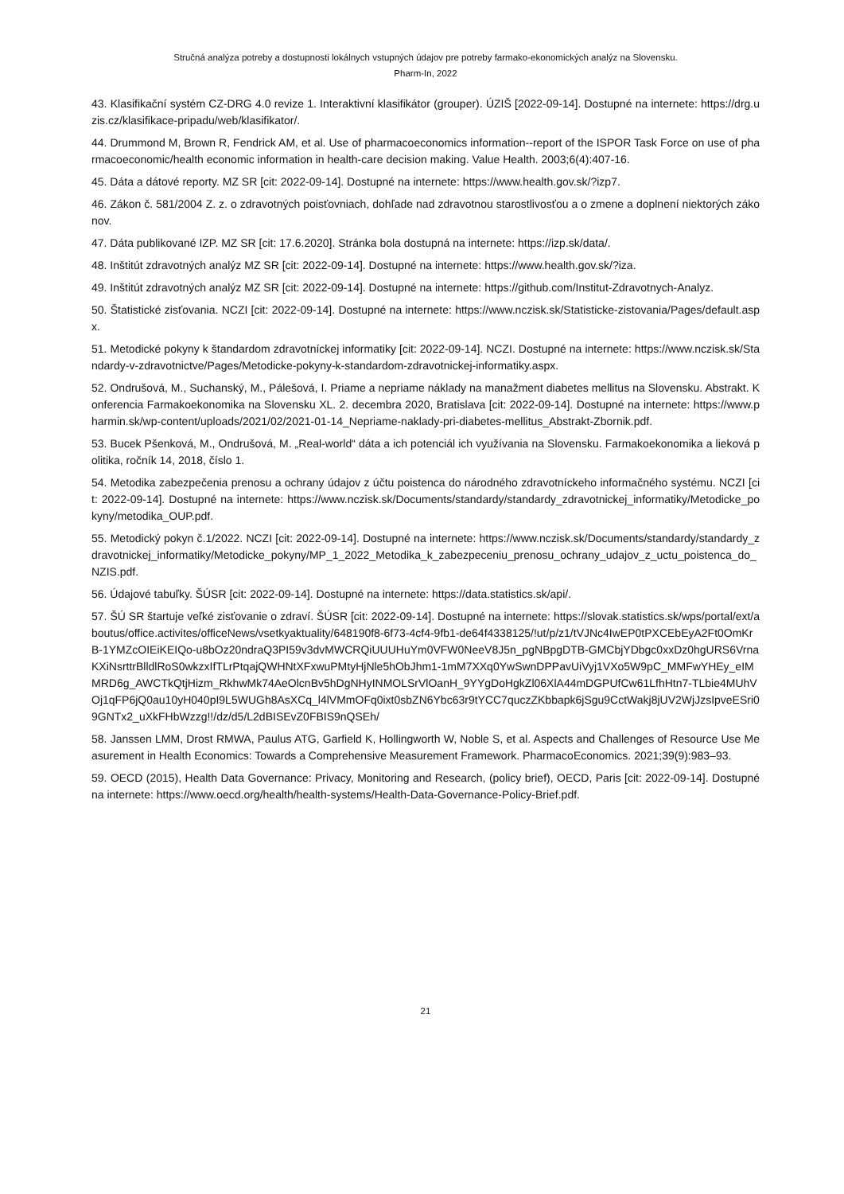Stručná analýza potreby a dostupnosti lokálnych vstupných údajov pre potreby farmako-ekonomických analýz na Slovensku.
Pharm-In, 2022
43. Klasifikační systém CZ-DRG 4.0 revize 1. Interaktivní klasifikátor (grouper). ÚZIŠ [2022-09-14]. Dostupné na internete: https://drg.uzis.cz/klasifikace-pripadu/web/klasifikator/.
44. Drummond M, Brown R, Fendrick AM, et al. Use of pharmacoeconomics information--report of the ISPOR Task Force on use of pharmacoeconomic/health economic information in health-care decision making. Value Health. 2003;6(4):407-16.
45. Dáta a dátové reporty. MZ SR [cit: 2022-09-14]. Dostupné na internete: https://www.health.gov.sk/?izp7.
46. Zákon č. 581/2004 Z. z. o zdravotných poisťovniach, dohľade nad zdravotnou starostlivosťou a o zmene a doplnení niektorých zákonov.
47. Dáta publikované IZP. MZ SR [cit: 17.6.2020]. Stránka bola dostupná na internete: https://izp.sk/data/.
48. Inštitút zdravotných analýz MZ SR [cit: 2022-09-14]. Dostupné na internete: https://www.health.gov.sk/?iza.
49. Inštitút zdravotných analýz MZ SR [cit: 2022-09-14]. Dostupné na internete: https://github.com/Institut-Zdravotnych-Analyz.
50. Štatistické zisťovania. NCZI [cit: 2022-09-14]. Dostupné na internete: https://www.nczisk.sk/Statisticke-zistovania/Pages/default.aspx.
51. Metodické pokyny k štandardom zdravotníckej informatiky [cit: 2022-09-14]. NCZI. Dostupné na internete: https://www.nczisk.sk/Standardy-v-zdravotnictve/Pages/Metodicke-pokyny-k-standardom-zdravotnickej-informatiky.aspx.
52. Ondrušová, M., Suchanský, M., Pálešová, I. Priame a nepriame náklady na manažment diabetes mellitus na Slovensku. Abstrakt. Konferencia Farmakoekonomika na Slovensku XL. 2. decembra 2020, Bratislava [cit: 2022-09-14]. Dostupné na internete: https://www.pharmin.sk/wp-content/uploads/2021/02/2021-01-14_Nepriame-naklady-pri-diabetes-mellitus_Abstrakt-Zbornik.pdf.
53. Bucek Pšenková, M., Ondrušová, M. „Real-world“ dáta a ich potenciál ich využívania na Slovensku. Farmakoekonomika a lieková politika, ročník 14, 2018, číslo 1.
54. Metodika zabezpečenia prenosu a ochrany údajov z účtu poistenca do národného zdravotníckeho informačného systému. NCZI [cit: 2022-09-14]. Dostupné na internete: https://www.nczisk.sk/Documents/standardy/standardy_zdravotnickej_informatiky/Metodicke_pokyny/metodika_OUP.pdf.
55. Metodický pokyn č.1/2022. NCZI [cit: 2022-09-14]. Dostupné na internete: https://www.nczisk.sk/Documents/standardy/standardy_zdravotnickej_informatiky/Metodicke_pokyny/MP_1_2022_Metodika_k_zabezpeceniu_prenosu_ochrany_udajov_z_uctu_poistenca_do_NZIS.pdf.
56. Údajové tabuľky. ŠÚSR [cit: 2022-09-14]. Dostupné na internete: https://data.statistics.sk/api/.
57. ŠÚ SR štartuje veľké zisťovanie o zdraví. ŠÚSR [cit: 2022-09-14]. Dostupné na internete: https://slovak.statistics.sk/wps/portal/ext/aboutus/office.activites/officeNews/vsetkyaktuality/648190f8-6f73-4cf4-9fb1-de64f4338125/!ut/p/z1/tVJNc4IwEP0tPXCEbEyA2Ft0OmKrB-1YMZcOIEiKEIQo-u8bOz20ndraQ3PI59v3dvMWCRQiUUUHuYm0VFW0NeeV8J5n_pgNBpgDTB-GMCbjYDbgc0xxDz0hgURS6VrnaKXiNsrttrBlldlRoS0wkzxIfTLrPtqajQWHNtXFxwuPMtyHjNle5hObJhm1-1mM7XXq0YwSwnDPPavUiVyj1VXo5W9pC_MMFwYHEy_eIMMRD6g_AWCTkQtjHizm_RkhwMk74AeOlcnBv5hDgNHyINMOLSrVlOanH_9YYgDoHgkZl06XlA44mDGPUfCw61LfhHtn7-TLbie4MUhVOj1qFP6jQ0au10yH040pI9L5WUGh8AsXCq_l4lVMmOFq0ixt0sbZN6Ybc63r9tYCC7quczZKbbapk6jSgu9CctWakj8jUV2WjJzsIpveESri09GNTx2_uXkFHbWzzg!!/dz/d5/L2dBISEvZ0FBIS9nQSEh/
58. Janssen LMM, Drost RMWA, Paulus ATG, Garfield K, Hollingworth W, Noble S, et al. Aspects and Challenges of Resource Use Measurement in Health Economics: Towards a Comprehensive Measurement Framework. PharmacoEconomics. 2021;39(9):983–93.
59. OECD (2015), Health Data Governance: Privacy, Monitoring and Research, (policy brief), OECD, Paris [cit: 2022-09-14]. Dostupné na internete: https://www.oecd.org/health/health-systems/Health-Data-Governance-Policy-Brief.pdf.
21